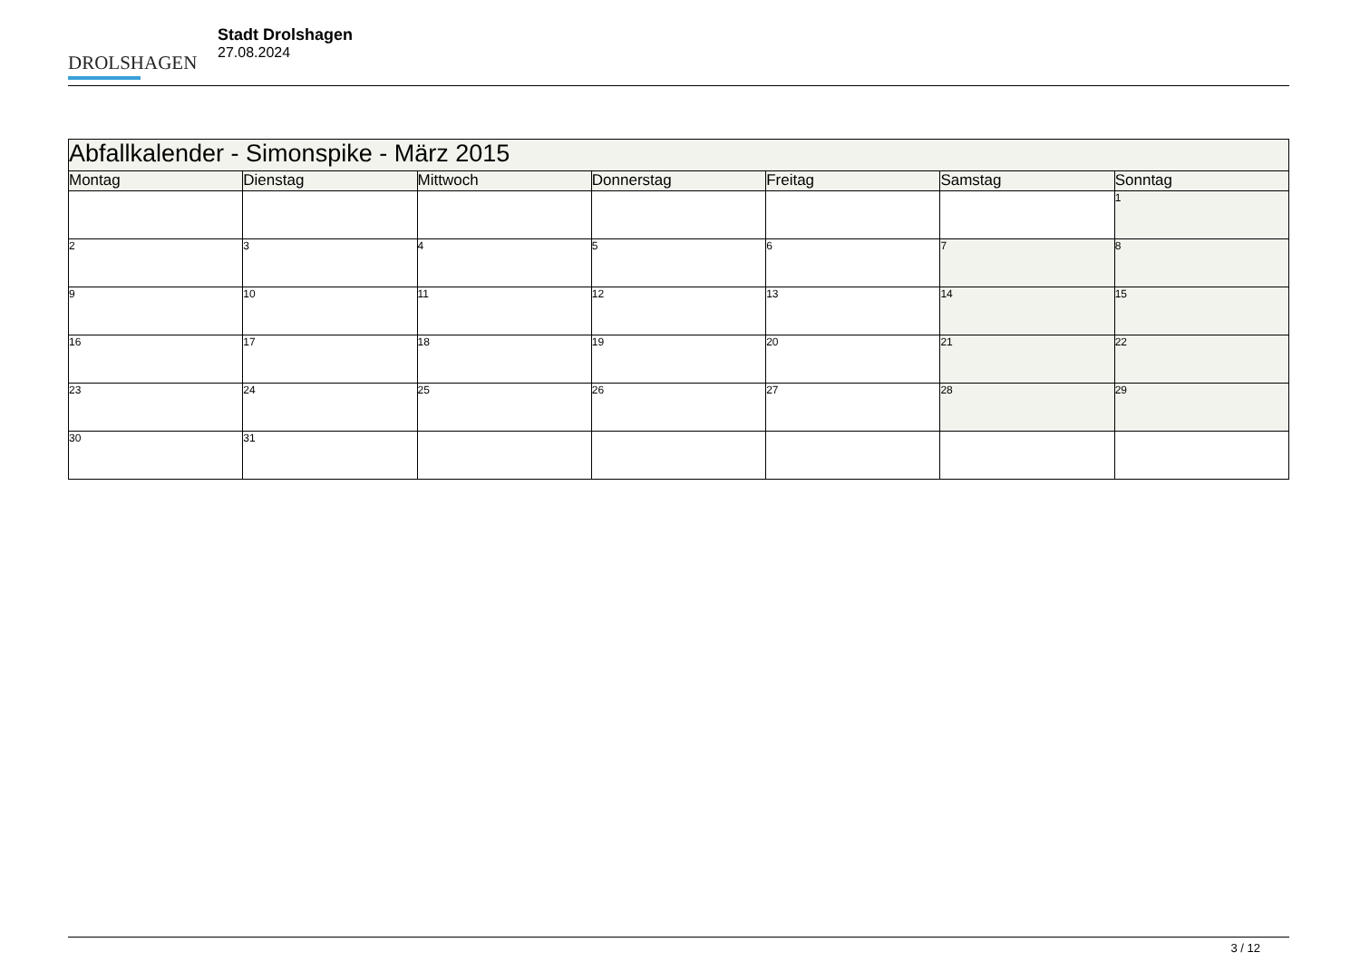DROLSHAGEN
Stadt Drolshagen
27.08.2024
| Abfallkalender - Simonspike - März 2015 | | | | | | |
| Montag | Dienstag | Mittwoch | Donnerstag | Freitag | Samstag | Sonntag |
| | | | | | | 1 |
| 2 | 3 | 4 | 5 | 6 | 7 | 8 |
| 9 | 10 | 11 | 12 | 13 | 14 | 15 |
| 16 | 17 | 18 | 19 | 20 | 21 | 22 |
| 23 | 24 | 25 | 26 | 27 | 28 | 29 |
| 30 | 31 | | | | | |
3 / 12